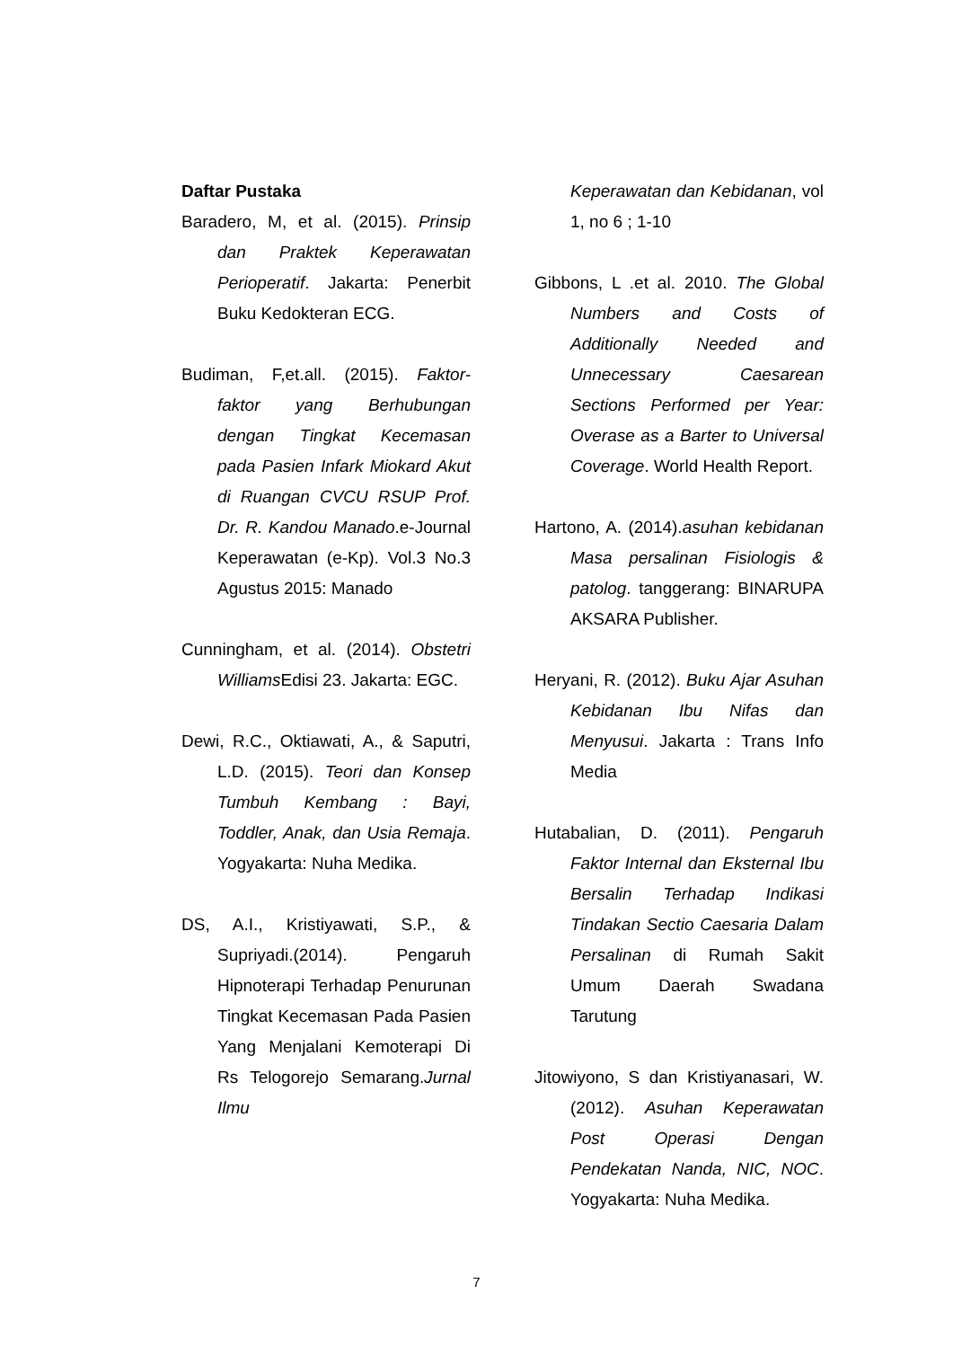Daftar Pustaka
Baradero, M, et al. (2015). Prinsip dan Praktek Keperawatan Perioperatif. Jakarta: Penerbit Buku Kedokteran ECG.
Budiman, F,et.all. (2015). Faktor-faktor yang Berhubungan dengan Tingkat Kecemasan pada Pasien Infark Miokard Akut di Ruangan CVCU RSUP Prof. Dr. R. Kandou Manado.e-Journal Keperawatan (e-Kp). Vol.3 No.3 Agustus 2015: Manado
Cunningham, et al. (2014). Obstetri Williams Edisi 23. Jakarta: EGC.
Dewi, R.C., Oktiawati, A., & Saputri, L.D. (2015). Teori dan Konsep Tumbuh Kembang : Bayi, Toddler, Anak, dan Usia Remaja. Yogyakarta: Nuha Medika.
DS, A.I., Kristiyawati, S.P., & Supriyadi.(2014). Pengaruh Hipnoterapi Terhadap Penurunan Tingkat Kecemasan Pada Pasien Yang Menjalani Kemoterapi Di Rs Telogorejo Semarang.Jurnal Ilmu
Keperawatan dan Kebidanan, vol 1, no 6 ; 1-10
Gibbons, L .et al. 2010. The Global Numbers and Costs of Additionally Needed and Unnecessary Caesarean Sections Performed per Year: Overase as a Barter to Universal Coverage. World Health Report.
Hartono, A. (2014).asuhan kebidanan Masa persalinan Fisiologis & patolog. tanggerang: BINARUPA AKSARA Publisher.
Heryani, R. (2012). Buku Ajar Asuhan Kebidanan Ibu Nifas dan Menyusui. Jakarta : Trans Info Media
Hutabalian, D. (2011). Pengaruh Faktor Internal dan Eksternal Ibu Bersalin Terhadap Indikasi Tindakan Sectio Caesaria Dalam Persalinan di Rumah Sakit Umum Daerah Swadana Tarutung
Jitowiyono, S dan Kristiyanasari, W. (2012). Asuhan Keperawatan Post Operasi Dengan Pendekatan Nanda, NIC, NOC. Yogyakarta: Nuha Medika.
7